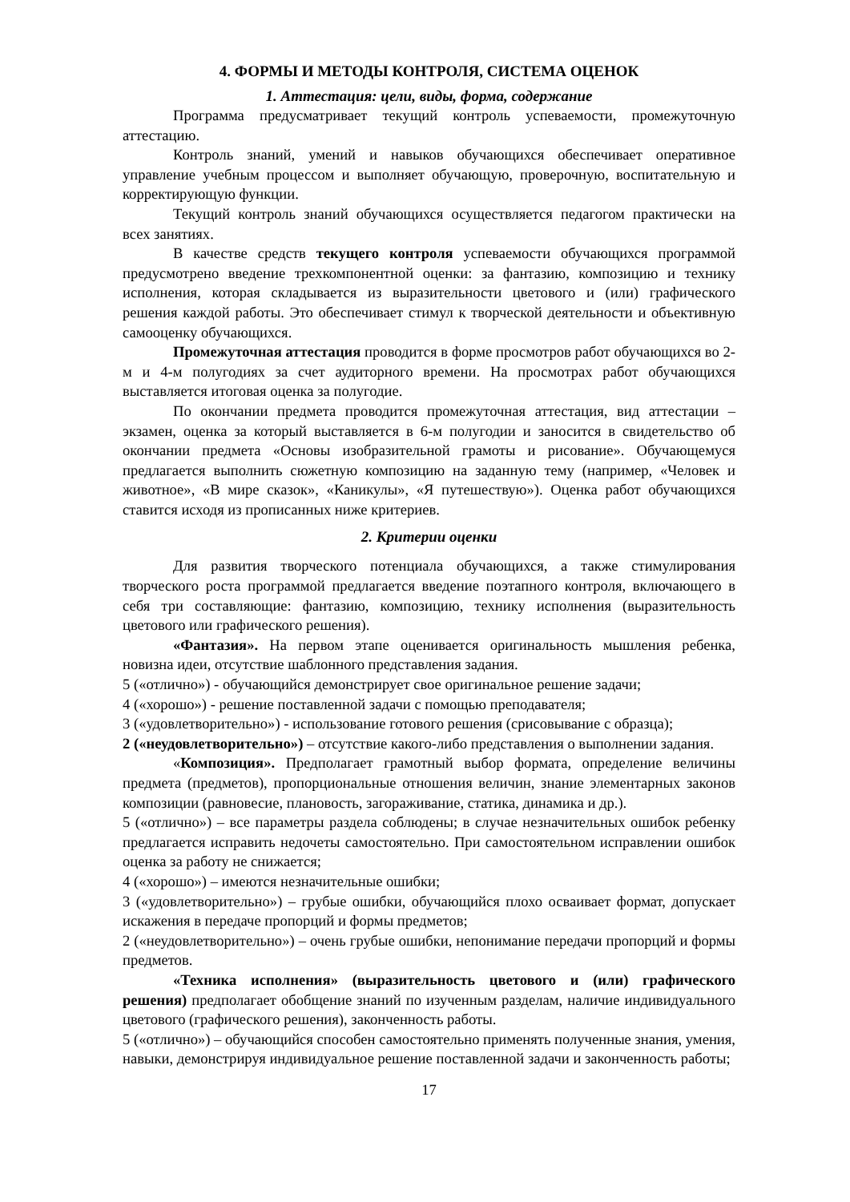4. ФОРМЫ И МЕТОДЫ КОНТРОЛЯ, СИСТЕМА ОЦЕНОК
1. Аттестация: цели, виды, форма, содержание
Программа предусматривает текущий контроль успеваемости, промежуточную аттестацию.
Контроль знаний, умений и навыков обучающихся обеспечивает оперативное управление учебным процессом и выполняет обучающую, проверочную, воспитательную и корректирующую функции.
Текущий контроль знаний обучающихся осуществляется педагогом практически на всех занятиях.
В качестве средств текущего контроля успеваемости обучающихся программой предусмотрено введение трехкомпонентной оценки: за фантазию, композицию и технику исполнения, которая складывается из выразительности цветового и (или) графического решения каждой работы. Это обеспечивает стимул к творческой деятельности и объективную самооценку обучающихся.
Промежуточная аттестация проводится в форме просмотров работ обучающихся во 2-м и 4-м полугодиях за счет аудиторного времени. На просмотрах работ обучающихся выставляется итоговая оценка за полугодие.
По окончании предмета проводится промежуточная аттестация, вид аттестации – экзамен, оценка за который выставляется в 6-м полугодии и заносится в свидетельство об окончании предмета «Основы изобразительной грамоты и рисование». Обучающемуся предлагается выполнить сюжетную композицию на заданную тему (например, «Человек и животное», «В мире сказок», «Каникулы», «Я путешествую»). Оценка работ обучающихся ставится исходя из прописанных ниже критериев.
2. Критерии оценки
Для развития творческого потенциала обучающихся, а также стимулирования творческого роста программой предлагается введение поэтапного контроля, включающего в себя три составляющие: фантазию, композицию, технику исполнения (выразительность цветового или графического решения).
«Фантазия». На первом этапе оценивается оригинальность мышления ребенка, новизна идеи, отсутствие шаблонного представления задания.
5 («отлично») - обучающийся демонстрирует свое оригинальное решение задачи;
4 («хорошо») - решение поставленной задачи с помощью преподавателя;
3 («удовлетворительно») - использование готового решения (срисовывание с образца);
2 («неудовлетворительно») – отсутствие какого-либо представления о выполнении задания.
«Композиция». Предполагает грамотный выбор формата, определение величины предмета (предметов), пропорциональные отношения величин, знание элементарных законов композиции (равновесие, плановость, загораживание, статика, динамика и др.).
5 («отлично») – все параметры раздела соблюдены; в случае незначительных ошибок ребенку предлагается исправить недочеты самостоятельно. При самостоятельном исправлении ошибок оценка за работу не снижается;
4 («хорошо») – имеются незначительные ошибки;
3 («удовлетворительно») – грубые ошибки, обучающийся плохо осваивает формат, допускает искажения в передаче пропорций и формы предметов;
2 («неудовлетворительно») – очень грубые ошибки, непонимание передачи пропорций и формы предметов.
«Техника исполнения» (выразительность цветового и (или) графического решения) предполагает обобщение знаний по изученным разделам, наличие индивидуального цветового (графического решения), законченность работы.
5 («отлично») – обучающийся способен самостоятельно применять полученные знания, умения, навыки, демонстрируя индивидуальное решение поставленной задачи и законченность работы;
17